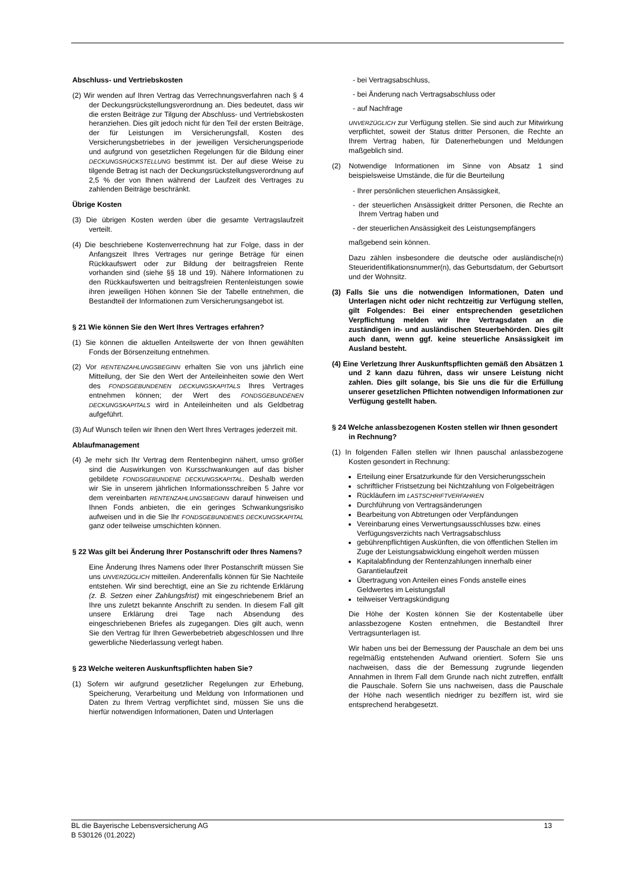Abschluss- und Vertriebskosten
(2) Wir wenden auf Ihren Vertrag das Verrechnungsverfahren nach § 4 der Deckungsrückstellungsverordnung an. Dies bedeutet, dass wir die ersten Beiträge zur Tilgung der Abschluss- und Vertriebskosten heranziehen. Dies gilt jedoch nicht für den Teil der ersten Beiträge, der für Leistungen im Versicherungsfall, Kosten des Versicherungsbetriebes in der jeweiligen Versicherungsperiode und aufgrund von gesetzlichen Regelungen für die Bildung einer DECKUNGSRÜCKSTELLUNG bestimmt ist. Der auf diese Weise zu tilgende Betrag ist nach der Deckungsrückstellungsverordnung auf 2,5 % der von Ihnen während der Laufzeit des Vertrages zu zahlenden Beiträge beschränkt.
Übrige Kosten
(3) Die übrigen Kosten werden über die gesamte Vertragslaufzeit verteilt.
(4) Die beschriebene Kostenverrechnung hat zur Folge, dass in der Anfangszeit Ihres Vertrages nur geringe Beträge für einen Rückkaufswert oder zur Bildung der beitragsfreien Rente vorhanden sind (siehe §§ 18 und 19). Nähere Informationen zu den Rückkaufswerten und beitragsfreien Rentenleistungen sowie ihren jeweiligen Höhen können Sie der Tabelle entnehmen, die Bestandteil der Informationen zum Versicherungsangebot ist.
§ 21 Wie können Sie den Wert Ihres Vertrages erfahren?
(1) Sie können die aktuellen Anteilswerte der von Ihnen gewählten Fonds der Börsenzeitung entnehmen.
(2) Vor RENTENZAHLUNGSBEGINN erhalten Sie von uns jährlich eine Mitteilung, der Sie den Wert der Anteileinheiten sowie den Wert des FONDSGEBUNDENEN DECKUNGSKAPITALS Ihres Vertrages entnehmen können; der Wert des FONDSGEBUNDENEN DECKUNGSKAPITALS wird in Anteileinheiten und als Geldbetrag aufgeführt.
(3) Auf Wunsch teilen wir Ihnen den Wert Ihres Vertrages jederzeit mit.
Ablaufmanagement
(4) Je mehr sich Ihr Vertrag dem Rentenbeginn nähert, umso größer sind die Auswirkungen von Kursschwankungen auf das bisher gebildete FONDSGEBUNDENE DECKUNGSKAPITAL. Deshalb werden wir Sie in unserem jährlichen Informationsschreiben 5 Jahre vor dem vereinbarten RENTENZAHLUNGSBEGINN darauf hinweisen und Ihnen Fonds anbieten, die ein geringes Schwankungsrisiko aufweisen und in die Sie Ihr FONDSGEBUNDENES DECKUNGSKAPITAL ganz oder teilweise umschichten können.
§ 22 Was gilt bei Änderung Ihrer Postanschrift oder Ihres Namens?
Eine Änderung Ihres Namens oder Ihrer Postanschrift müssen Sie uns UNVERZÜGLICH mitteilen. Anderenfalls können für Sie Nachteile entstehen. Wir sind berechtigt, eine an Sie zu richtende Erklärung (z. B. Setzen einer Zahlungsfrist) mit eingeschriebenem Brief an Ihre uns zuletzt bekannte Anschrift zu senden. In diesem Fall gilt unsere Erklärung drei Tage nach Absendung des eingeschriebenen Briefes als zugegangen. Dies gilt auch, wenn Sie den Vertrag für Ihren Gewerbebetrieb abgeschlossen und Ihre gewerbliche Niederlassung verlegt haben.
§ 23 Welche weiteren Auskunftspflichten haben Sie?
(1) Sofern wir aufgrund gesetzlicher Regelungen zur Erhebung, Speicherung, Verarbeitung und Meldung von Informationen und Daten zu Ihrem Vertrag verpflichtet sind, müssen Sie uns die hierfür notwendigen Informationen, Daten und Unterlagen
- bei Vertragsabschluss,
- bei Änderung nach Vertragsabschluss oder
- auf Nachfrage
UNVERZÜGLICH zur Verfügung stellen. Sie sind auch zur Mitwirkung verpflichtet, soweit der Status dritter Personen, die Rechte an Ihrem Vertrag haben, für Datenerhebungen und Meldungen maßgeblich sind.
(2) Notwendige Informationen im Sinne von Absatz 1 sind beispielsweise Umstände, die für die Beurteilung
- Ihrer persönlichen steuerlichen Ansässigkeit,
- der steuerlichen Ansässigkeit dritter Personen, die Rechte an Ihrem Vertrag haben und
- der steuerlichen Ansässigkeit des Leistungsempfängers
maßgebend sein können.
Dazu zählen insbesondere die deutsche oder ausländische(n) Steueridentifikationsnummer(n), das Geburtsdatum, der Geburtsort und der Wohnsitz.
(3) Falls Sie uns die notwendigen Informationen, Daten und Unterlagen nicht oder nicht rechtzeitig zur Verfügung stellen, gilt Folgendes: Bei einer entsprechenden gesetzlichen Verpflichtung melden wir Ihre Vertragsdaten an die zuständigen in- und ausländischen Steuerbehörden. Dies gilt auch dann, wenn ggf. keine steuerliche Ansässigkeit im Ausland besteht.
(4) Eine Verletzung Ihrer Auskunftspflichten gemäß den Absätzen 1 und 2 kann dazu führen, dass wir unsere Leistung nicht zahlen. Dies gilt solange, bis Sie uns die für die Erfüllung unserer gesetzlichen Pflichten notwendigen Informationen zur Verfügung gestellt haben.
§ 24 Welche anlassbezogenen Kosten stellen wir Ihnen gesondert in Rechnung?
(1) In folgenden Fällen stellen wir Ihnen pauschal anlassbezogene Kosten gesondert in Rechnung:
Erteilung einer Ersatzurkunde für den Versicherungsschein
schriftlicher Fristsetzung bei Nichtzahlung von Folgebeiträgen
Rückläufern im LASTSCHRIFTVERFAHREN
Durchführung von Vertragsänderungen
Bearbeitung von Abtretungen oder Verpfändungen
Vereinbarung eines Verwertungsausschlusses bzw. eines Verfügungsverzichts nach Vertragsabschluss
gebührenpflichtigen Auskünften, die von öffentlichen Stellen im Zuge der Leistungsabwicklung eingeholt werden müssen
Kapitalabfindung der Rentenzahlungen innerhalb einer Garantielaufzeit
Übertragung von Anteilen eines Fonds anstelle eines Geldwertes im Leistungsfall
teilweiser Vertragskündigung
Die Höhe der Kosten können Sie der Kostentabelle über anlassbezogene Kosten entnehmen, die Bestandteil Ihrer Vertragsunterlagen ist.
Wir haben uns bei der Bemessung der Pauschale an dem bei uns regelmäßig entstehenden Aufwand orientiert. Sofern Sie uns nachweisen, dass die der Bemessung zugrunde liegenden Annahmen in Ihrem Fall dem Grunde nach nicht zutreffen, entfällt die Pauschale. Sofern Sie uns nachweisen, dass die Pauschale der Höhe nach wesentlich niedriger zu beziffern ist, wird sie entsprechend herabgesetzt.
BL die Bayerische Lebensversicherung AG
B 530126 (01.2022)
13